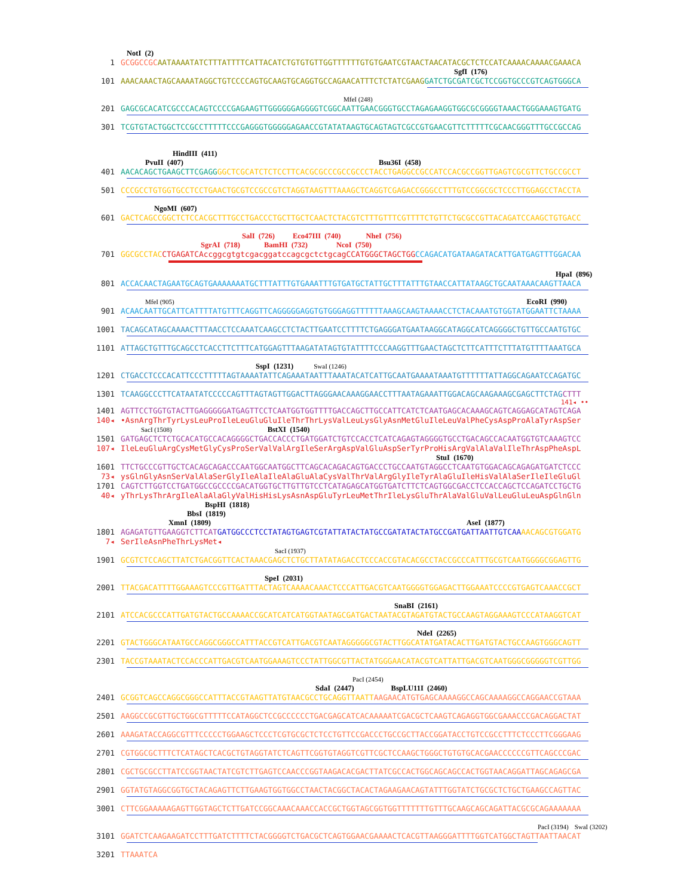NotI (2)
1 GCGGCCGC AATAAAATATCTTTATTTTCATTACATCTGTGTGTTGGTTTTTTGTGTGAATCGTAACTAACATACGCTCTCCATCAAAACAAAACGAAACA
SgfI (176)
101 AAACAAACTAGCAAAATAGGCTGTCCCCAGTGCAAGTGCAGGTGCCAGAACATTTCTCTATCGAAG GATCTGCGATCGCTCCGGTGCCCGTCAGTGGGCA
MfeI (248)
201 GAGCGCACATCGCCCACAGTCCCCGAGAAGTTGGGGGGAGGGGTCGGCAATTGAACGGGTGCCTAGAGAAGGTGGCGCGGGGTAAACTGGGAAAGTGATG
301 TCGTGTACTGGCTCCGCCTTTTTCCCGAGGGTGGGGGAGAACCGTATATAAGTGCAGTAGTCGCCGTGAACGTTCTTTTTCGCAACGGGTTTGCCGCCAG
HindIII (411)
PvuII (407) Bsu36I (458)
401 AACACAGCTGAAGCTTCGAGG GGCTCGCATCTCTCCTTCACGCGCCCGCCGCCCTACCTGAGGCCGCCATCCACGCCGGTTGAGTCGCGTTCTGCCGCCT
501 CCCGCCTGTGGTGCCTCCTGAACTGCGTCCGCCGTCTAGGTAAGTTTAAAGCTCAGGTCGAGACCGGGCCTTTGTCCGGCGCTCCCTTGGAGCCTACCTA
NgoMI (607)
601 GACTCAGCCGGCTCTCCACGCTTTGCCTGACCCTGCTTGCTCAACTCTACGTCTTTGTTTCGTTTTCTGTTCTGCGCCGTTACAGATCCAAGCTGTGACC
SalI (726) Eco47III (740) NheI (756)
SgrAI (718) BamHI (732) NcoI (750)
701 GGCGCCTAC CTGAGATCAccggcgtgtcgacggatccagcgctctgcagCCATGGGCTAGCTGG CCAGACATGATAAGATACATTGATGAGTTTGGACAA
HpaI (896)
801 ACCACAACTAGAATGCAGTGAAAAAAATGCTTTATTTGTGAAATTTGTGATGCTATTGCTTTATTTGTAACCATTATAAGCTGCAATAAACAAGTTAACA
MfeI (905) EcoRI (990)
901 ACAACAATTGCATTCATTTTATGTTTCAGGTTCAGGGGGAGGTGTGGGAGGTTTTTTAAAGCAAGTAAAACCTCTACAAATGTGGTATGGAATTCTAAAA
1001 TACAGCATAGCAAAACTTTAACCTCCAAATCAAGCCTCTACTTGAATCCTTTTCTGAGGGATGAATAAGGCATAGGCATCAGGGGCTGTTGCCAATGTGC
1101 ATTAGCTGTTTGCAGCCTCACCTTCTTTCATGGAGTTTAAGATATAGTGTATTTTCCCAAGGTTTGAACTAGCTCTTCATTTCTTTATGTTTTAAATGCA
SspI (1231) SwaI (1246)
1201 CTGACCTCCCACATTCCCTTTTTAGTAAAATATTCAGAAATAATTTAAATACATCATTGCAATGAAAATAAATGTTTTTTATTAGGCAGAATCCAGATGC
1301 TCAAGGCCCTTCATAATATCCCCCAGTTTAGTAGTTGGACTTAGGGAACAAAGGAACCTTTAATAGAAATTGGACAGCAAGAAAGCGAGCTTCTAG CTTT
141◂ ••
1401 AGTTCCTGGTGTACTTGAGGGGGATGAGTTCCTCAATGGTGGTTTTGACCAGCTTGCCATTCATCTCAATGAGCACAAAGCAGTCAGGAGCATAGTCAGA
140◂ •AsnArgThrTyrLysLeuProIleLeuGluGluIleThrThrLysValLeuLysGlyAsnMetGluIleLeuValPheCysAspProAlaTyrAspSer
SacI (1508) BstXI (1540)
1501 GATGAGCTCTCTGCACATGCCACAGGGGCTGACCACCCTGATGGATCTGTCCACCTCATCAGAGTAGGGGTGCCTGACAGCCACAATGGTGTCAAAGTCC
107◂ IleLeuGluArgCysMetGlyCysProSerValValArgIleSerArgAspValGluAspSerTyrProHisArgValAlaValIleThrAspPheAspL
StuI (1670)
1601 TTCTGCCCGTTGCTCACAGCAGACCCAATGGCAATGGCTTCAGCACAGACAGTGACCCTGCCAATGTAGGCCTCAATGTGGACAGCAGAGATGATCTCCC
73◂ ysGlnGlyAsnSerValAlaSerGlyIleAlaIleAlaGluAlaCysValThrValArgGlyIleTyrAlaGluIleHisValAlaSerIleIleGluGl
1701 CAGTCTTGGTCCTGATGGCCGCCCCGACATGGTGCTTGTTGTCCTCATAGAGCATGGTGATCTTCTCAGTGGCGACCTCCACCAGCTCCAGATCCTGCTG
40◂ yThrLysThrArgIleAlaAlaGlyValHisHisLysAsnAspGluTyrLeuMetThrIleLysGluThrAlaValGluValLeuGluLeuAspGlnGln
BspHI (1818)
BbsI (1819)
XmnI (1809) AseI (1877)
1801 AGAGATGTTGAAGGTCTTCAT GATGGCCCTCCTATAGTGAGTCGTATTATACTATGCCGATATACTATGCCGATGATTAATTGTCAA AACAGCGTGGATG
7◂ SerIleAsnPheThrLysMet◂
SacI (1937)
1901 GCGTCTCCAGCTTATCTGACGGTTCACTAAACGAGCTCTGCTTATATAGACCTCCCACCGTACACGCCTACCGCCCATTTGCGTCAATGGGGCGGAGTTG
SpeI (2031)
2001 TTACGACATTTTGGAAAGTCCCGTTGATTTACTAGTCAAAACAAACTCCCATTGACGTCAATGGGGTGGAGACTTGGAAATCCCCGTGAGTCAAACCGCT
SnaBI (2161)
2101 ATCCACGCCCATTGATGTACTGCCAAAACCGCATCATCATGGTAATAGCGATGACTAATACGTAGATGTACTGCCAAGTAGGAAAGTCCCATAAGGTCAT
NdeI (2265)
2201 GTACTGGGCATAATGCCAGGCGGGCCATTTACCGTCATTGACGTCAATAGGGGGCGTACTTGGCATATGATACACTTGATGTACTGCCAAGTGGGCAGTT
2301 TACCGTAAATACTCCACCCATTGACGTCAATGGAAAGTCCCTATTGGCGTTACTATGGGAACATACGTCATTATTGACGTCAATGGGCGGGGGTCGTTGG
PacI (2454)
SdaI (2447) BspLU11I (2460)
2401 GCGGTCAGCCAGGCGGGCCATTTACCGTAAGTTATGTAACGCCTGCAGGTTAATT AAGAACATGTGAGCAAAAGGCCAGCAAAAGGCCAGGAACCGTAAA
2501 AAGGCCGCGTTGCTGGCGTTTTTCCATAGGCTCCGCCCCCCTGACGAGCATCACAAAAATCGACGCTCAAGTCAGAGGTGGCGAAACCCGACAGGACTAT
2601 AAAGATACCAGGCGTTTCCCCCTGGAAGCTCCCTCGTGCGCTCTCCTGTTCCGACCCTGCCGCTTACCGGATACCTGTCCGCCTTTCTCCCTTCGGGAAG
2701 CGTGGCGCTTTCTCATAGCTCACGCTGTAGGTATCTCAGTTCGGTGTAGGTCGTTCGCTCCAAGCTGGGCTGTGTGCACGAACCCCCCGTTCAGCCCGAC
2801 CGCTGCGCCTTATCCGGTAACTATCGTCTTGAGTCCAACCCGGTAAGACACGACTTATCGCCACTGGCAGCAGCCACTGGTAACAGGATTAGCAGAGCGA
2901 GGTATGTAGGCGGTGCTACAGAGTTCTTGAAGTGGTGGCCTAACTACGGCTACACTAGAAGAACAGTATTTGGTATCTGCGCTCTGCTGAAGCCAGTTAC
3001 CTTCGGAAAAAGAGTTGGTAGCTCTTGATCCGGCAAACAAACCACCGCTGGTAGCGGTGGTTTTTTTGTTTGCAAGCAGCAGATTACGCGCAGAAAAAAA
PacI (3194) SwaI (3202)
3101 GGATCTCAAGAAGATCCTTTGATCTTTTCTACGGGGTCTGACGCTCAGTGGAACGAAAACTCACGTTAAGGGATTTTGGTCATGGCTAGTTAATTAACAT
3201 TTAAATCA